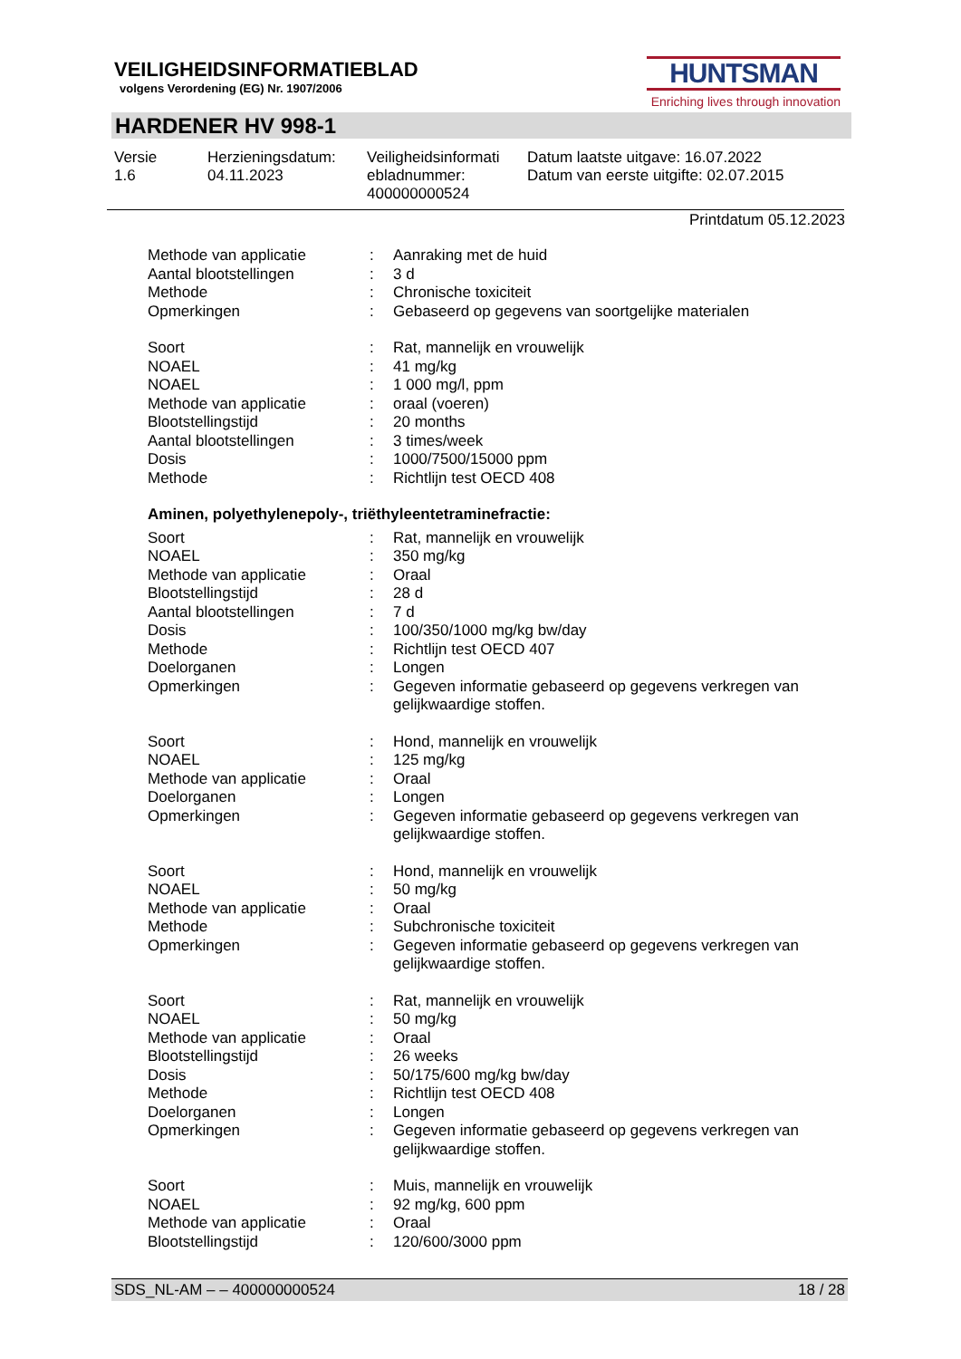VEILIGHEIDSINFORMATIEBLAD
volgens Verordening (EG) Nr. 1907/2006
HUNTSMAN
Enriching lives through innovation
HARDENER HV 998-1
Versie
1.6
Herzieningsdatum:
04.11.2023
Veiligheidsinformati
ebladnummer:
400000000524
Datum laatste uitgave: 16.07.2022
Datum van eerste uitgifte: 02.07.2015
Printdatum 05.12.2023
| Methode van applicatie | : | Aanraking met de huid |
| Aantal blootstellingen | : | 3 d |
| Methode | : | Chronische toxiciteit |
| Opmerkingen | : | Gebaseerd op gegevens van soortgelijke materialen |
| Soort | : | Rat, mannelijk en vrouwelijk |
| NOAEL | : | 41 mg/kg |
| NOAEL | : | 1 000 mg/l, ppm |
| Methode van applicatie | : | oraal (voeren) |
| Blootstellingstijd | : | 20 months |
| Aantal blootstellingen | : | 3 times/week |
| Dosis | : | 1000/7500/15000 ppm |
| Methode | : | Richtlijn test OECD 408 |
Aminen, polyethylenepoly-, triëthyleentetraminefractie:
| Soort | : | Rat, mannelijk en vrouwelijk |
| NOAEL | : | 350 mg/kg |
| Methode van applicatie | : | Oraal |
| Blootstellingstijd | : | 28 d |
| Aantal blootstellingen | : | 7 d |
| Dosis | : | 100/350/1000 mg/kg bw/day |
| Methode | : | Richtlijn test OECD 407 |
| Doelorganen | : | Longen |
| Opmerkingen | : | Gegeven informatie gebaseerd op gegevens verkregen van gelijkwaardige stoffen. |
| Soort | : | Hond, mannelijk en vrouwelijk |
| NOAEL | : | 125 mg/kg |
| Methode van applicatie | : | Oraal |
| Doelorganen | : | Longen |
| Opmerkingen | : | Gegeven informatie gebaseerd op gegevens verkregen van gelijkwaardige stoffen. |
| Soort | : | Hond, mannelijk en vrouwelijk |
| NOAEL | : | 50 mg/kg |
| Methode van applicatie | : | Oraal |
| Methode | : | Subchronische toxiciteit |
| Opmerkingen | : | Gegeven informatie gebaseerd op gegevens verkregen van gelijkwaardige stoffen. |
| Soort | : | Rat, mannelijk en vrouwelijk |
| NOAEL | : | 50 mg/kg |
| Methode van applicatie | : | Oraal |
| Blootstellingstijd | : | 26 weeks |
| Dosis | : | 50/175/600 mg/kg bw/day |
| Methode | : | Richtlijn test OECD 408 |
| Doelorganen | : | Longen |
| Opmerkingen | : | Gegeven informatie gebaseerd op gegevens verkregen van gelijkwaardige stoffen. |
| Soort | : | Muis, mannelijk en vrouwelijk |
| NOAEL | : | 92 mg/kg, 600 ppm |
| Methode van applicatie | : | Oraal |
| Blootstellingstijd | : | 120/600/3000 ppm |
SDS_NL-AM – – 400000000524 18 / 28